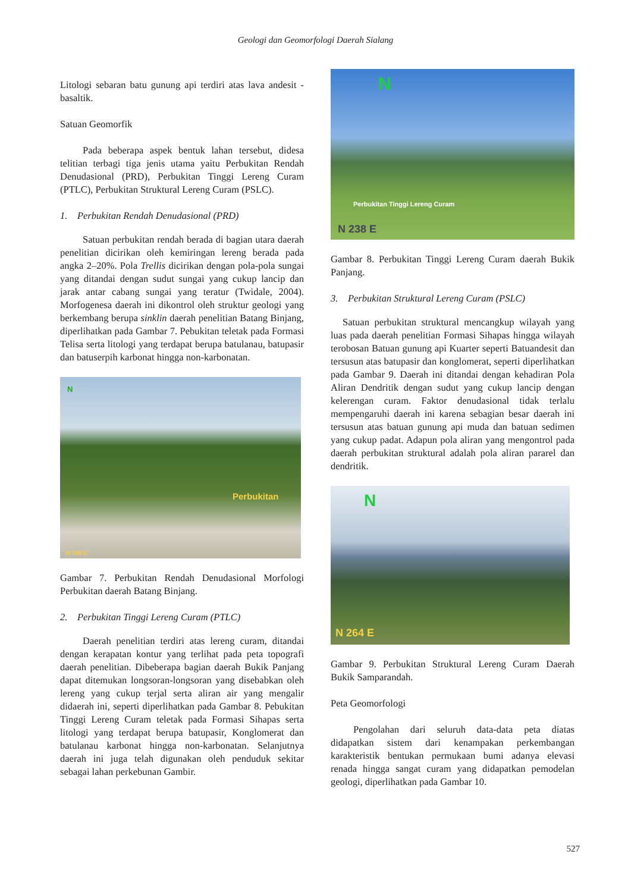Geologi dan Geomorfologi Daerah Sialang
Litologi sebaran batu gunung api terdiri atas lava andesit - basaltik.
Satuan Geomorfik
Pada beberapa aspek bentuk lahan tersebut, didesa telitian terbagi tiga jenis utama yaitu Perbukitan Rendah Denudasional (PRD), Perbukitan Tinggi Lereng Curam (PTLC), Perbukitan Struktural Lereng Curam (PSLC).
1. Perbukitan Rendah Denudasional (PRD)
Satuan perbukitan rendah berada di bagian utara daerah penelitian dicirikan oleh kemiringan lereng berada pada angka 2–20%. Pola Trellis dicirikan dengan pola-pola sungai yang ditandai dengan sudut sungai yang cukup lancip dan jarak antar cabang sungai yang teratur (Twidale, 2004). Morfogenesa daerah ini dikontrol oleh struktur geologi yang berkembang berupa sinklin daerah penelitian Batang Binjang, diperlihatkan pada Gambar 7. Pebukitan teletak pada Formasi Telisa serta litologi yang terdapat berupa batulanau, batupasir dan batuserpih karbonat hingga non-karbonatan.
N
Perbukitan
N 246 E
Gambar 7. Perbukitan Rendah Denudasional Morfologi Perbukitan daerah Batang Binjang.
2. Perbukitan Tinggi Lereng Curam (PTLC)
Daerah penelitian terdiri atas lereng curam, ditandai dengan kerapatan kontur yang terlihat pada peta topografi daerah penelitian. Dibeberapa bagian daerah Bukik Panjang dapat ditemukan longsoran-longsoran yang disebabkan oleh lereng yang cukup terjal serta aliran air yang mengalir didaerah ini, seperti diperlihatkan pada Gambar 8. Pebukitan Tinggi Lereng Curam teletak pada Formasi Sihapas serta litologi yang terdapat berupa batupasir, Konglomerat dan batulanau karbonat hingga non-karbonatan. Selanjutnya daerah ini juga telah digunakan oleh penduduk sekitar sebagai lahan perkebunan Gambir.
N
Perbukitan Tinggi Lereng Curam
N 238 E
Gambar 8. Perbukitan Tinggi Lereng Curam daerah Bukik Panjang.
3. Perbukitan Struktural Lereng Curam (PSLC)
Satuan perbukitan struktural mencangkup wilayah yang luas pada daerah penelitian Formasi Sihapas hingga wilayah terobosan Batuan gunung api Kuarter seperti Batuandesit dan tersusun atas batupasir dan konglomerat, seperti diperlihatkan pada Gambar 9. Daerah ini ditandai dengan kehadiran Pola Aliran Dendritik dengan sudut yang cukup lancip dengan kelerengan curam. Faktor denudasional tidak terlalu mempengaruhi daerah ini karena sebagian besar daerah ini tersusun atas batuan gunung api muda dan batuan sedimen yang cukup padat. Adapun pola aliran yang mengontrol pada daerah perbukitan struktural adalah pola aliran pararel dan dendritik.
N
N 264 E
Gambar 9. Perbukitan Struktural Lereng Curam Daerah Bukik Samparandah.
Peta Geomorfologi
Pengolahan dari seluruh data-data peta diatas didapatkan sistem dari kenampakan perkembangan karakteristik bentukan permukaan bumi adanya elevasi renada hingga sangat curam yang didapatkan pemodelan geologi, diperlihatkan pada Gambar 10.
527